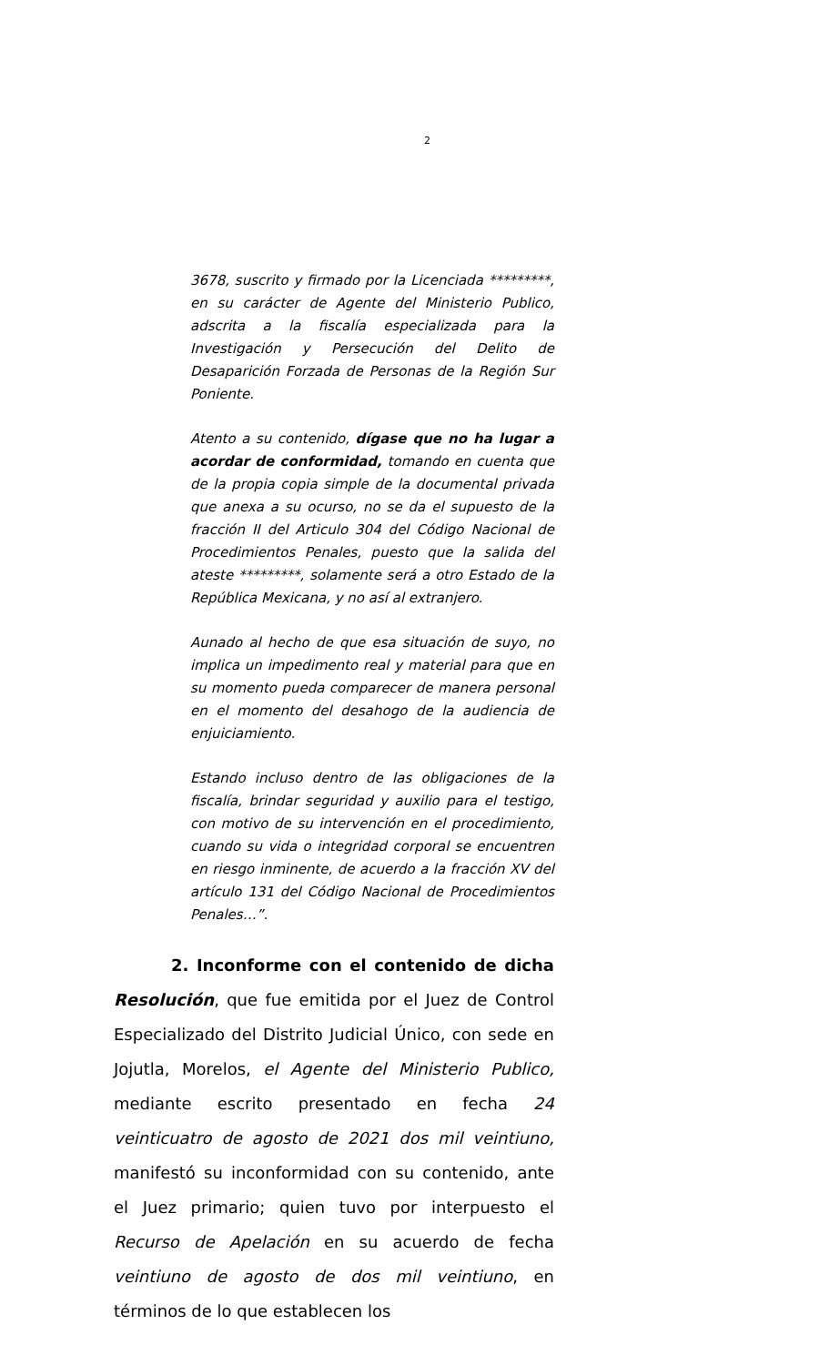2
3678, suscrito y firmado por la Licenciada *********, en su carácter de Agente del Ministerio Publico, adscrita a la fiscalía especializada para la Investigación y Persecución del Delito de Desaparición Forzada de Personas de la Región Sur Poniente.
Atento a su contenido, dígase que no ha lugar a acordar de conformidad, tomando en cuenta que de la propia copia simple de la documental privada que anexa a su ocurso, no se da el supuesto de la fracción II del Articulo 304 del Código Nacional de Procedimientos Penales, puesto que la salida del ateste *********, solamente será a otro Estado de la República Mexicana, y no así al extranjero.
Aunado al hecho de que esa situación de suyo, no implica un impedimento real y material para que en su momento pueda comparecer de manera personal en el momento del desahogo de la audiencia de enjuiciamiento.
Estando incluso dentro de las obligaciones de la fiscalía, brindar seguridad y auxilio para el testigo, con motivo de su intervención en el procedimiento, cuando su vida o integridad corporal se encuentren en riesgo inminente, de acuerdo a la fracción XV del artículo 131 del Código Nacional de Procedimientos Penales…”.
2. Inconforme con el contenido de dicha Resolución, que fue emitida por el Juez de Control Especializado del Distrito Judicial Único, con sede en Jojutla, Morelos, el Agente del Ministerio Publico, mediante escrito presentado en fecha 24 veinticuatro de agosto de 2021 dos mil veintiuno, manifestó su inconformidad con su contenido, ante el Juez primario; quien tuvo por interpuesto el Recurso de Apelación en su acuerdo de fecha veintiuno de agosto de dos mil veintiuno, en términos de lo que establecen los